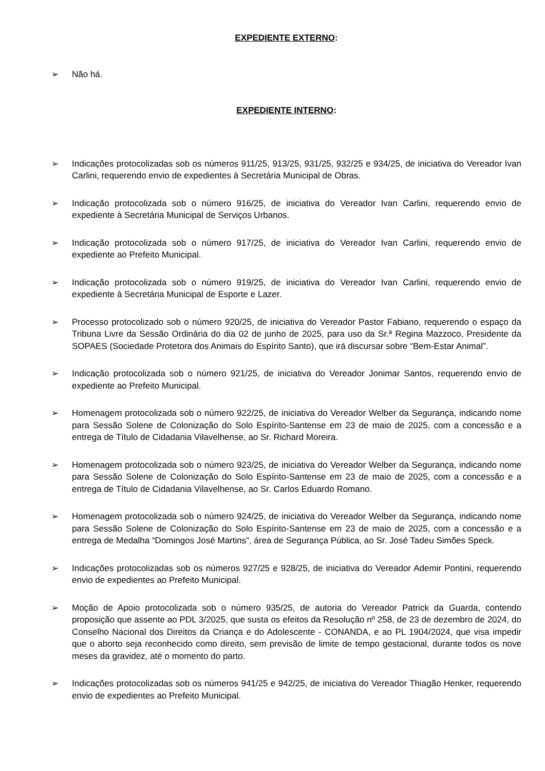EXPEDIENTE EXTERNO:
➢ Não há.
EXPEDIENTE INTERNO:
➢ Indicações protocolizadas sob os números 911/25, 913/25, 931/25, 932/25 e 934/25, de iniciativa do Vereador Ivan Carlini, requerendo envio de expedientes à Secretária Municipal de Obras.
➢ Indicação protocolizada sob o número 916/25, de iniciativa do Vereador Ivan Carlini, requerendo envio de expediente à Secretária Municipal de Serviços Urbanos.
➢ Indicação protocolizada sob o número 917/25, de iniciativa do Vereador Ivan Carlini, requerendo envio de expediente ao Prefeito Municipal.
➢ Indicação protocolizada sob o número 919/25, de iniciativa do Vereador Ivan Carlini, requerendo envio de expediente à Secretária Municipal de Esporte e Lazer.
➢ Processo protocolizado sob o número 920/25, de iniciativa do Vereador Pastor Fabiano, requerendo o espaço da Tribuna Livre da Sessão Ordinária do dia 02 de junho de 2025, para uso da Sr.ª Regina Mazzoco, Presidente da SOPAES (Sociedade Protetora dos Animais do Espírito Santo), que irá discursar sobre “Bem-Estar Animal”.
➢ Indicação protocolizada sob o número 921/25, de iniciativa do Vereador Jonimar Santos, requerendo envio de expediente ao Prefeito Municipal.
➢ Homenagem protocolizada sob o número 922/25, de iniciativa do Vereador Welber da Segurança, indicando nome para Sessão Solene de Colonização do Solo Espírito-Santense em 23 de maio de 2025, com a concessão e a entrega de Título de Cidadania Vilavelhense, ao Sr. Richard Moreira.
➢ Homenagem protocolizada sob o número 923/25, de iniciativa do Vereador Welber da Segurança, indicando nome para Sessão Solene de Colonização do Solo Espírito-Santense em 23 de maio de 2025, com a concessão e a entrega de Título de Cidadania Vilavelhense, ao Sr. Carlos Eduardo Romano.
➢ Homenagem protocolizada sob o número 924/25, de iniciativa do Vereador Welber da Segurança, indicando nome para Sessão Solene de Colonização do Solo Espírito-Santense em 23 de maio de 2025, com a concessão e a entrega de Medalha “Domingos José Martins”, área de Segurança Pública, ao Sr. José Tadeu Simões Speck.
➢ Indicações protocolizadas sob os números 927/25 e 928/25, de iniciativa do Vereador Ademir Pontini, requerendo envio de expedientes ao Prefeito Municipal.
➢ Moção de Apoio protocolizada sob o número 935/25, de autoria do Vereador Patrick da Guarda, contendo proposição que assente ao PDL 3/2025, que susta os efeitos da Resolução nº 258, de 23 de dezembro de 2024, do Conselho Nacional dos Direitos da Criança e do Adolescente - CONANDA, e ao PL 1904/2024, que visa impedir que o aborto seja reconhecido como direito, sem previsão de limite de tempo gestacional, durante todos os nove meses da gravidez, até o momento do parto.
➢ Indicações protocolizadas sob os números 941/25 e 942/25, de iniciativa do Vereador Thiagão Henker, requerendo envio de expedientes ao Prefeito Municipal.